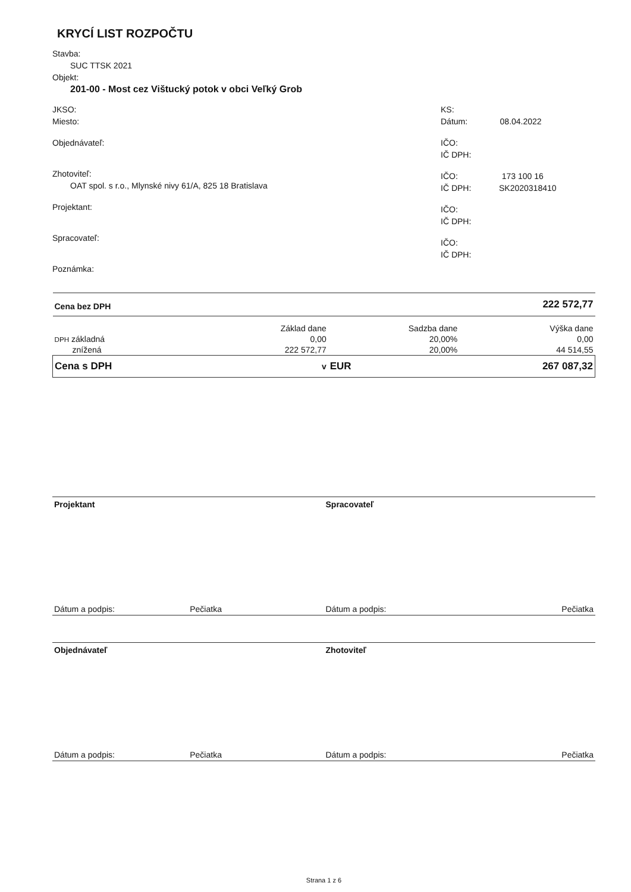KRYCÍ LIST ROZPOČTU
Stavba:
SUC TTSK 2021
Objekt:
201-00 - Most cez Vištucký potok v obci Veľký Grob
JKSO:
Miesto:
Objednávateľ:
Zhotoviteľ:
OAT spol. s r.o., Mlynské nivy 61/A, 825 18 Bratislava
Projektant:
Spracovateľ:
Poznámka:
KS:
Dátum: 08.04.2022
IČO:
IČ DPH:
IČO: 173 100 16
IČ DPH: SK2020318410
IČO:
IČ DPH:
IČO:
IČ DPH:
| Cena bez DPH | | | 222 572,77 |
| | Základ dane | Sadzba dane | Výška dane |
| DPH základná | 0,00 | 20,00% | 0,00 |
| znížená | 222 572,77 | 20,00% | 44 514,55 |
| Cena s DPH | v | EUR | 267 087,32 |
Projektant Spracovateľ
Dátum a podpis: Pečiatka Dátum a podpis: Pečiatka
Objednávateľ Zhotoviteľ
Dátum a podpis: Pečiatka Dátum a podpis: Pečiatka
Strana 1 z 6